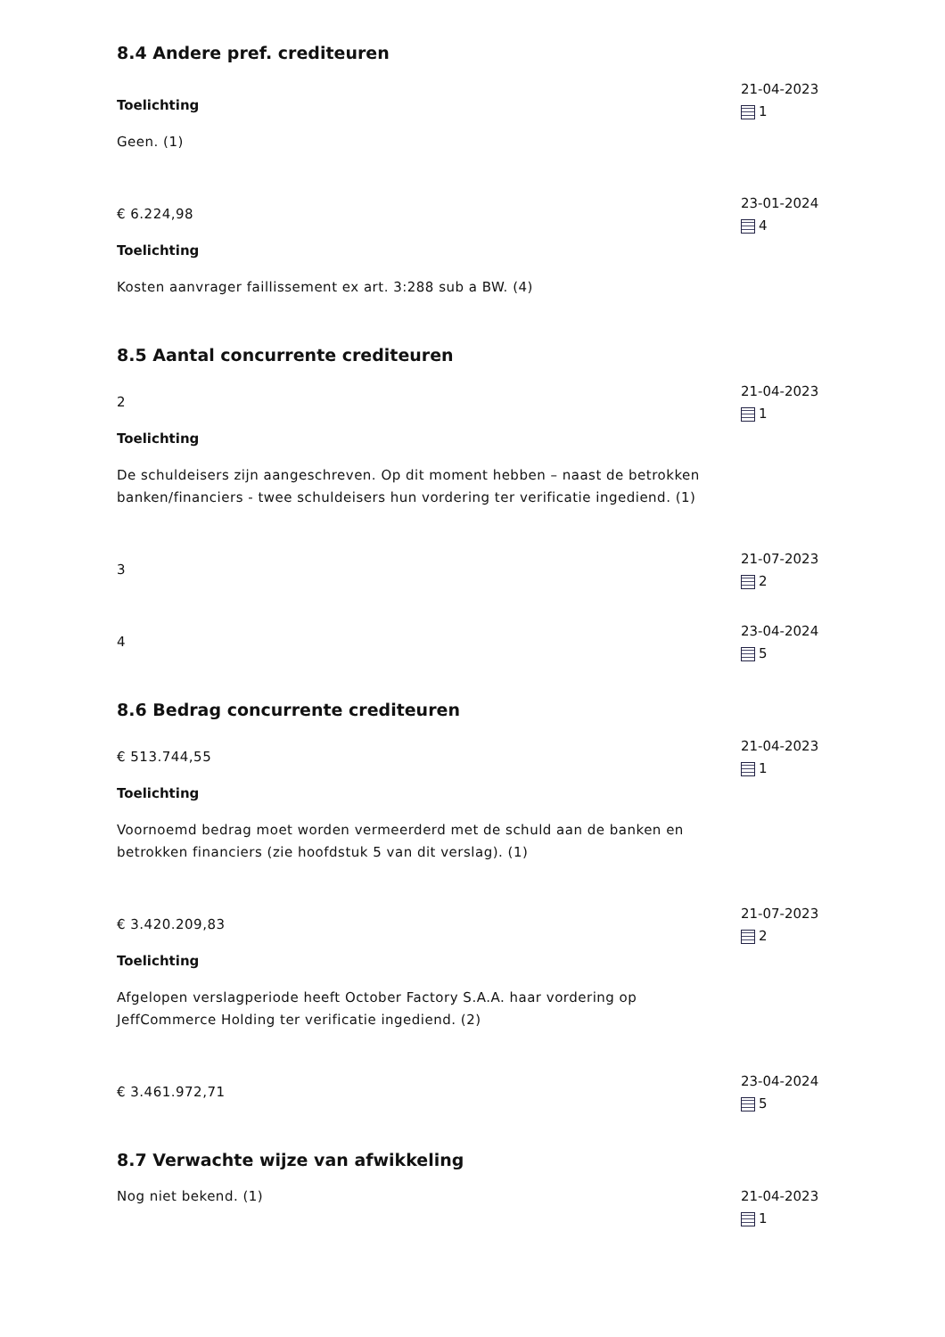8.4 Andere pref. crediteuren
Toelichting
Geen. (1)
21-04-2023
1
€ 6.224,98
Toelichting
Kosten aanvrager faillissement ex art. 3:288 sub a BW. (4)
23-01-2024
4
8.5 Aantal concurrente crediteuren
2
Toelichting
De schuldeisers zijn aangeschreven. Op dit moment hebben – naast de betrokken banken/financiers - twee schuldeisers hun vordering ter verificatie ingediend. (1)
21-04-2023
1
3
21-07-2023
2
4
23-04-2024
5
8.6 Bedrag concurrente crediteuren
€ 513.744,55
Toelichting
Voornoemd bedrag moet worden vermeerderd met de schuld aan de banken en betrokken financiers (zie hoofdstuk 5 van dit verslag). (1)
21-04-2023
1
€ 3.420.209,83
Toelichting
Afgelopen verslagperiode heeft October Factory S.A.A. haar vordering op JeffCommerce Holding ter verificatie ingediend. (2)
21-07-2023
2
€ 3.461.972,71
23-04-2024
5
8.7 Verwachte wijze van afwikkeling
Nog niet bekend. (1) 21-04-2023
1